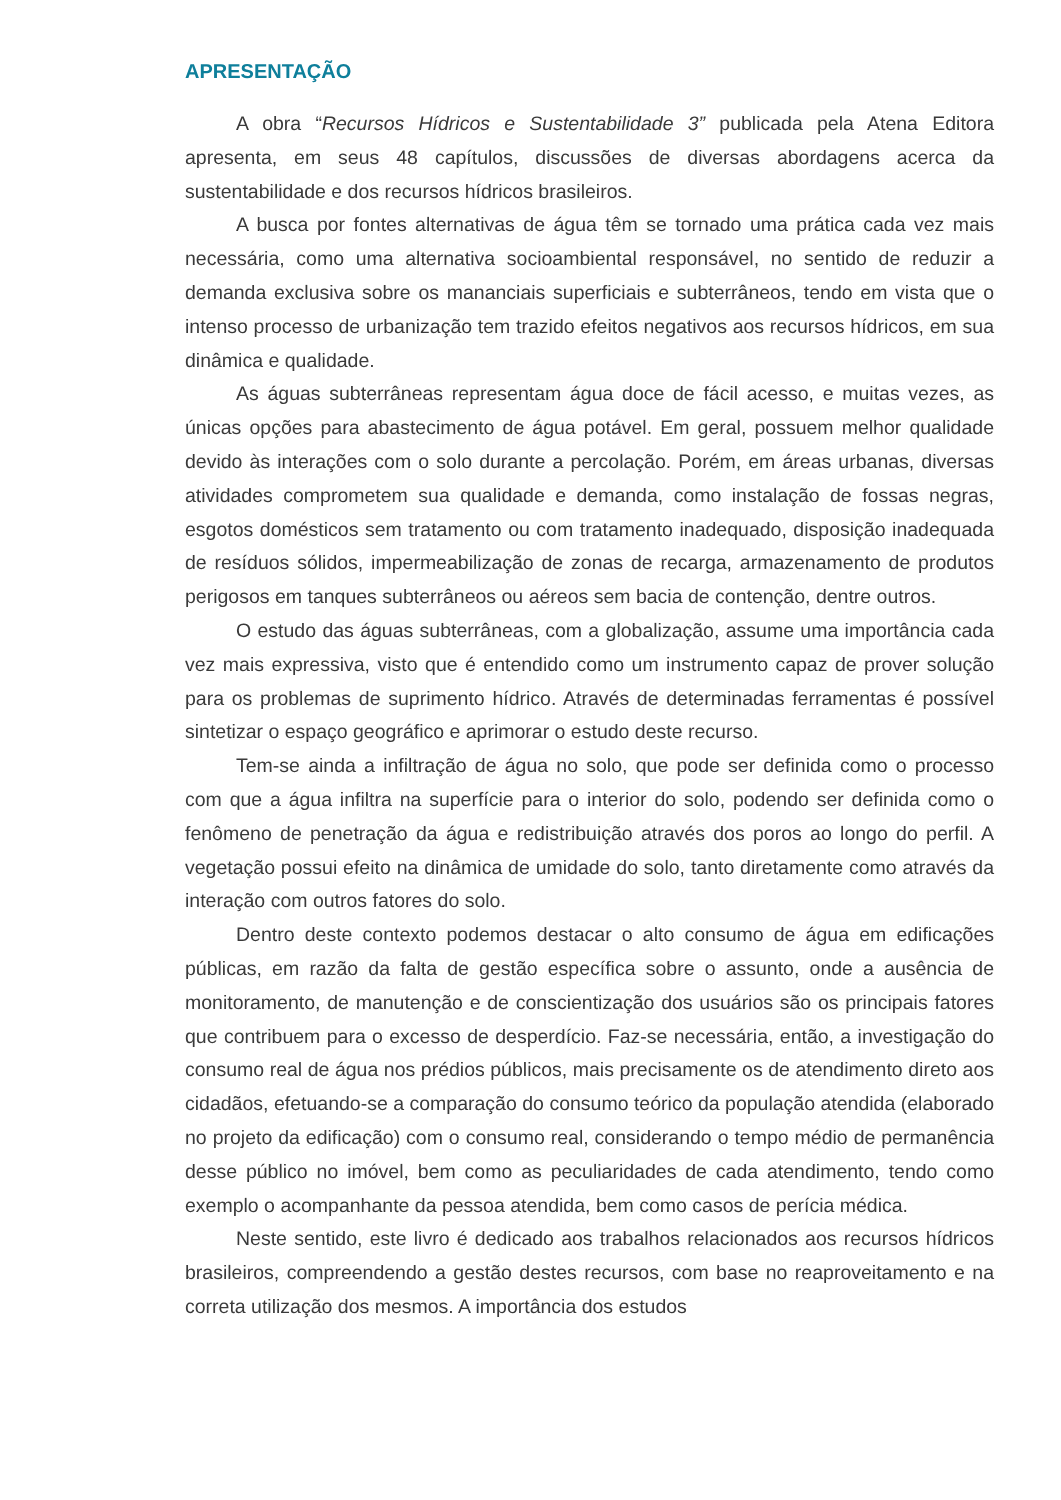APRESENTAÇÃO
A obra “Recursos Hídricos e Sustentabilidade 3” publicada pela Atena Editora apresenta, em seus 48 capítulos, discussões de diversas abordagens acerca da sustentabilidade e dos recursos hídricos brasileiros.
A busca por fontes alternativas de água têm se tornado uma prática cada vez mais necessária, como uma alternativa socioambiental responsável, no sentido de reduzir a demanda exclusiva sobre os mananciais superficiais e subterrâneos, tendo em vista que o intenso processo de urbanização tem trazido efeitos negativos aos recursos hídricos, em sua dinâmica e qualidade.
As águas subterrâneas representam água doce de fácil acesso, e muitas vezes, as únicas opções para abastecimento de água potável. Em geral, possuem melhor qualidade devido às interações com o solo durante a percolação. Porém, em áreas urbanas, diversas atividades comprometem sua qualidade e demanda, como instalação de fossas negras, esgotos domésticos sem tratamento ou com tratamento inadequado, disposição inadequada de resíduos sólidos, impermeabilização de zonas de recarga, armazenamento de produtos perigosos em tanques subterrâneos ou aéreos sem bacia de contenção, dentre outros.
O estudo das águas subterrâneas, com a globalização, assume uma importância cada vez mais expressiva, visto que é entendido como um instrumento capaz de prover solução para os problemas de suprimento hídrico. Através de determinadas ferramentas é possível sintetizar o espaço geográfico e aprimorar o estudo deste recurso.
Tem-se ainda a infiltração de água no solo, que pode ser definida como o processo com que a água infiltra na superfície para o interior do solo, podendo ser definida como o fenômeno de penetração da água e redistribuição através dos poros ao longo do perfil. A vegetação possui efeito na dinâmica de umidade do solo, tanto diretamente como através da interação com outros fatores do solo.
Dentro deste contexto podemos destacar o alto consumo de água em edificações públicas, em razão da falta de gestão específica sobre o assunto, onde a ausência de monitoramento, de manutenção e de conscientização dos usuários são os principais fatores que contribuem para o excesso de desperdício. Faz-se necessária, então, a investigação do consumo real de água nos prédios públicos, mais precisamente os de atendimento direto aos cidadãos, efetuando-se a comparação do consumo teórico da população atendida (elaborado no projeto da edificação) com o consumo real, considerando o tempo médio de permanência desse público no imóvel, bem como as peculiaridades de cada atendimento, tendo como exemplo o acompanhante da pessoa atendida, bem como casos de perícia médica.
Neste sentido, este livro é dedicado aos trabalhos relacionados aos recursos hídricos brasileiros, compreendendo a gestão destes recursos, com base no reaproveitamento e na correta utilização dos mesmos. A importância dos estudos